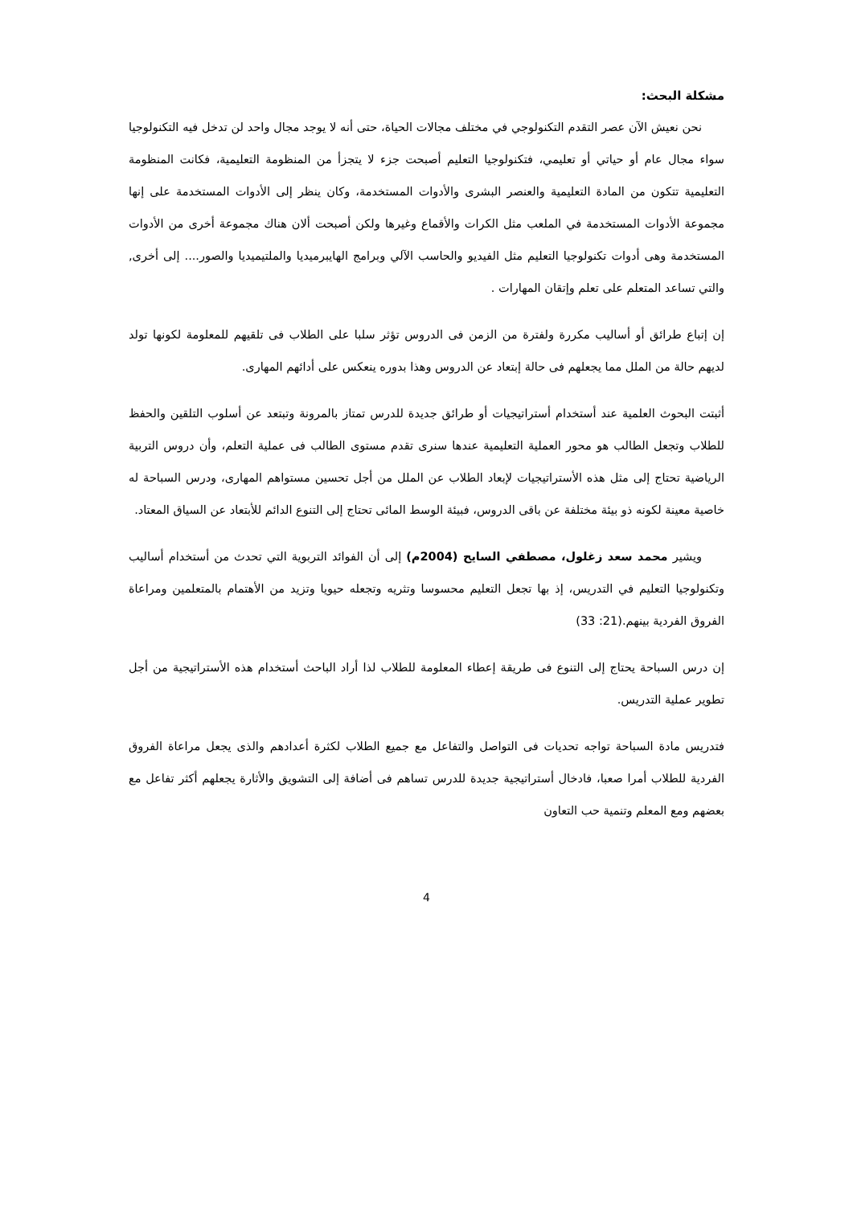مشكلة البحث:
نحن نعيش الآن عصر التقدم التكنولوجي في مختلف مجالات الحياة، حتى أنه لا يوجد مجال واحد لن تدخل فيه التكنولوجيا سواء مجال عام أو حياتي أو تعليمي، فتكنولوجيا التعليم أصبحت جزء لا يتجزأ من المنظومة التعليمية، فكانت المنظومة التعليمية تتكون من المادة التعليمية والعنصر البشرى والأدوات المستخدمة، وكان ينظر إلى الأدوات المستخدمة على إنها مجموعة الأدوات المستخدمة في الملعب مثل الكرات والأقماع وغيرها ولكن أصبحت ألان هناك مجموعة أخرى من الأدوات المستخدمة وهى أدوات تكنولوجيا التعليم مثل الفيديو والحاسب الآلي وبرامج الهايبرميديا والملتيميديا والصور.... إلى أخرى, والتي تساعد المتعلم على تعلم وإتقان المهارات .
إن إتباع طرائق أو أساليب مكررة ولفترة من الزمن فى الدروس تؤثر سلبا على الطلاب فى تلقيهم للمعلومة لكونها تولد لديهم حالة من الملل مما يجعلهم فى حالة إبتعاد عن الدروس وهذا بدوره ينعكس على أدائهم المهارى.
أثبتت البحوث العلمية عند أستخدام أستراتيجيات أو طرائق جديدة للدرس تمتاز بالمرونة وتبتعد عن أسلوب التلقين والحفظ للطلاب وتجعل الطالب هو محور العملية التعليمية عندها سنرى تقدم مستوى الطالب فى عملية التعلم، وأن دروس التربية الرياضية تحتاج إلى مثل هذه الأستراتيجيات لإبعاد الطلاب عن الملل من أجل تحسين مستواهم المهارى، ودرس السباحة له خاصية معينة لكونه ذو بيئة مختلفة عن باقى الدروس، فبيئة الوسط المائى تحتاج إلى التنوع الدائم للأبتعاد عن السياق المعتاد.
ويشير محمد سعد زغلول، مصطفي السايح (2004م) إلى أن الفوائد التربوية التي تحدث من أستخدام أساليب وتكنولوجيا التعليم في التدريس، إذ بها تجعل التعليم محسوسا وتثريه وتجعله حيويا وتزيد من الأهتمام بالمتعلمين ومراعاة الفروق الفردية بينهم.(21: 33)
إن درس السباحة يحتاج إلى التنوع فى طريقة إعطاء المعلومة للطلاب لذا أراد الباحث أستخدام هذه الأستراتيجية من أجل تطوير عملية التدريس.
فتدريس مادة السباحة تواجه تحديات فى التواصل والتفاعل مع جميع الطلاب لكثرة أعدادهم والذى يجعل مراعاة الفروق الفردية للطلاب أمرا صعبا، فادخال أستراتيجية جديدة للدرس تساهم فى أضافة إلى التشويق والأثارة يجعلهم أكثر تفاعل مع بعضهم ومع المعلم وتنمية حب التعاون
4